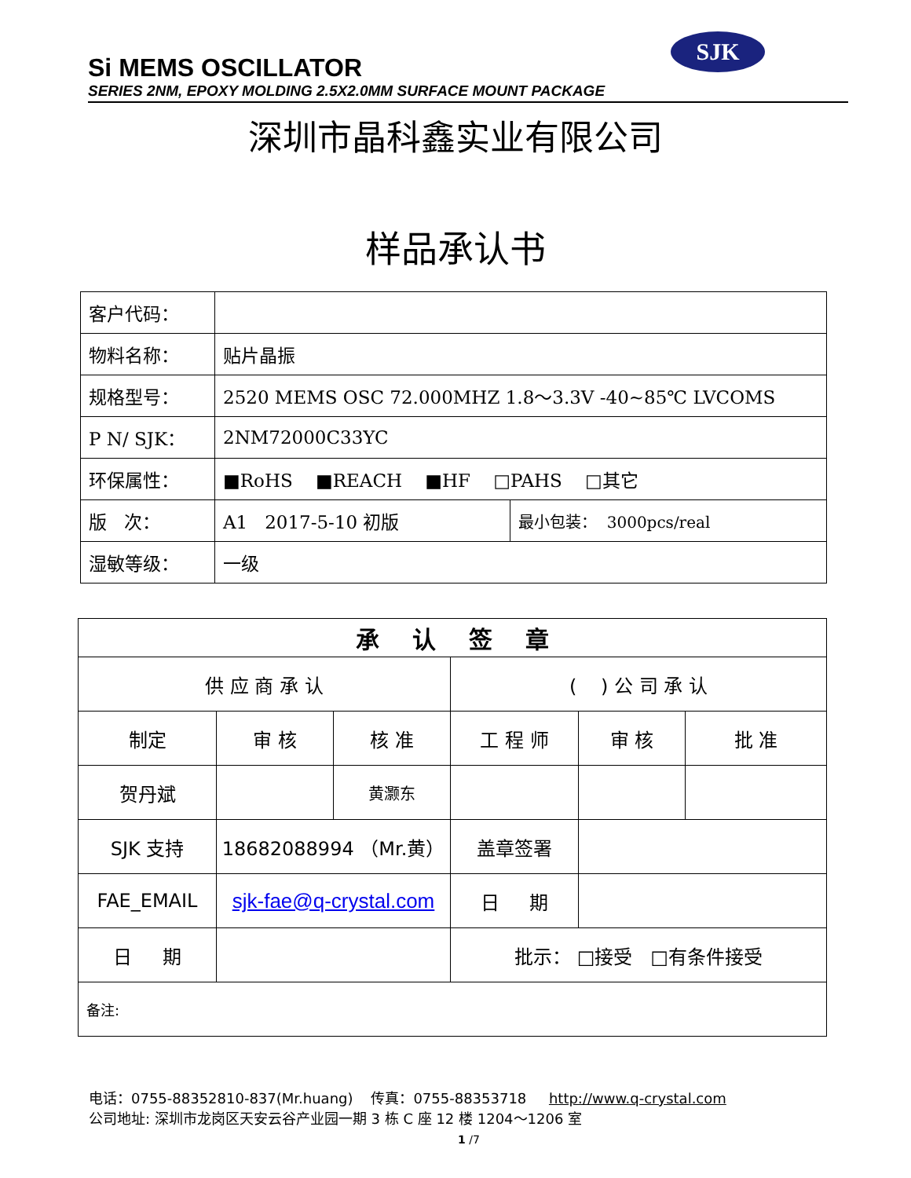SJK
Si MEMS OSCILLATOR
SERIES 2NM, EPOXY MOLDING 2.5X2.0MM SURFACE MOUNT PACKAGE
深圳市晶科鑫实业有限公司
样品承认书
| 客户代码： | | |
| 物料名称： | 贴片晶振 | |
| 规格型号： | 2520 MEMS OSC 72.000MHZ 1.8～3.3V -40~85℃ LVCOMS | |
| P N/ SJK： | 2NM72000C33YC | |
| 环保属性： | ■RoHS ■REACH ■HF □PAHS □其它 | |
| 版 次： | A1 2017-5-10 初版 | 最小包装： 3000pcs/real |
| 湿敏等级： | 一级 | |
| 承 认 签 章 | | | | | |
| 供 应 商 承 认 | | | ( ) 公 司 承 认 | | |
| 制定 | 审 核 | 核 准 | 工 程 师 | 审 核 | 批 准 |
| 贺丹斌 | | 黄灏东 | | | |
| SJK 支持 | 18682088994 （Mr.黄） | | 盖章签署 | | |
| FAE_EMAIL | sjk-fae@q-crystal.com | | 日 期 | | |
| 日 期 | | | 批示： □接受 □有条件接受 | | |
| 备注: | | | | | |
电话：0755-88352810-837(Mr.huang) 传真：0755-88353718 http://www.q-crystal.com
公司地址: 深圳市龙岗区天安云谷产业园一期 3 栋 C 座 12 楼 1204～1206 室
1 /7